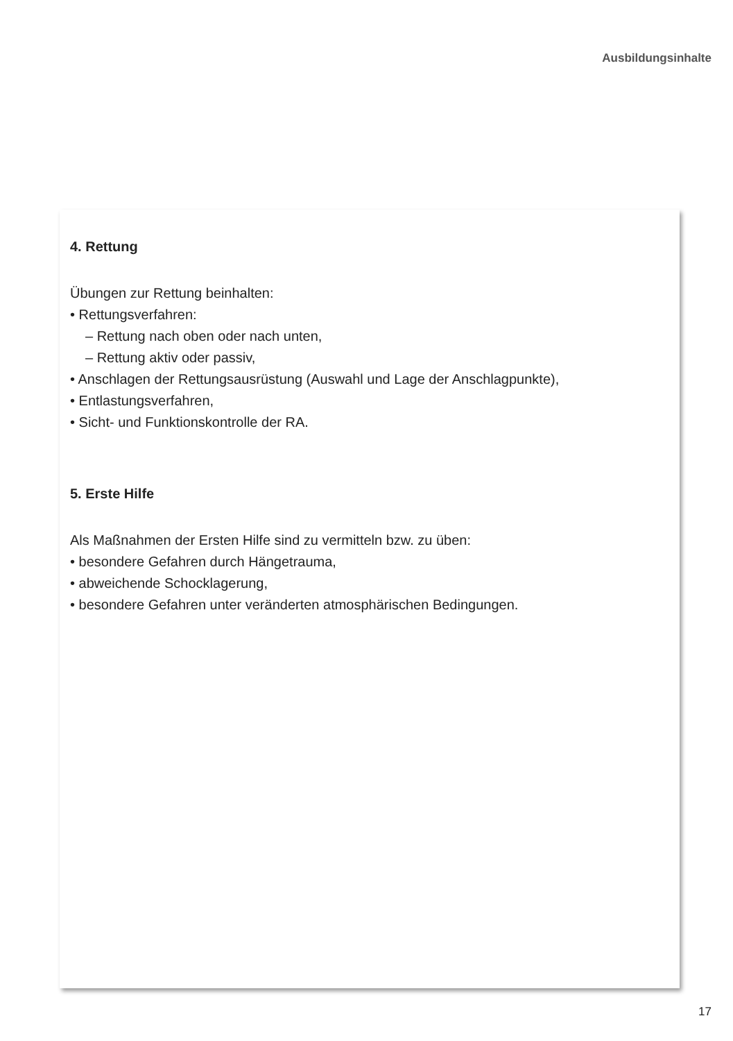Ausbildungsinhalte
4. Rettung
Übungen zur Rettung beinhalten:
• Rettungsverfahren:
– Rettung nach oben oder nach unten,
– Rettung aktiv oder passiv,
• Anschlagen der Rettungsausrüstung (Auswahl und Lage der Anschlagpunkte),
• Entlastungsverfahren,
• Sicht- und Funktionskontrolle der RA.
5. Erste Hilfe
Als Maßnahmen der Ersten Hilfe sind zu vermitteln bzw. zu üben:
• besondere Gefahren durch Hängetrauma,
• abweichende Schocklagerung,
• besondere Gefahren unter veränderten atmosphärischen Bedingungen.
17